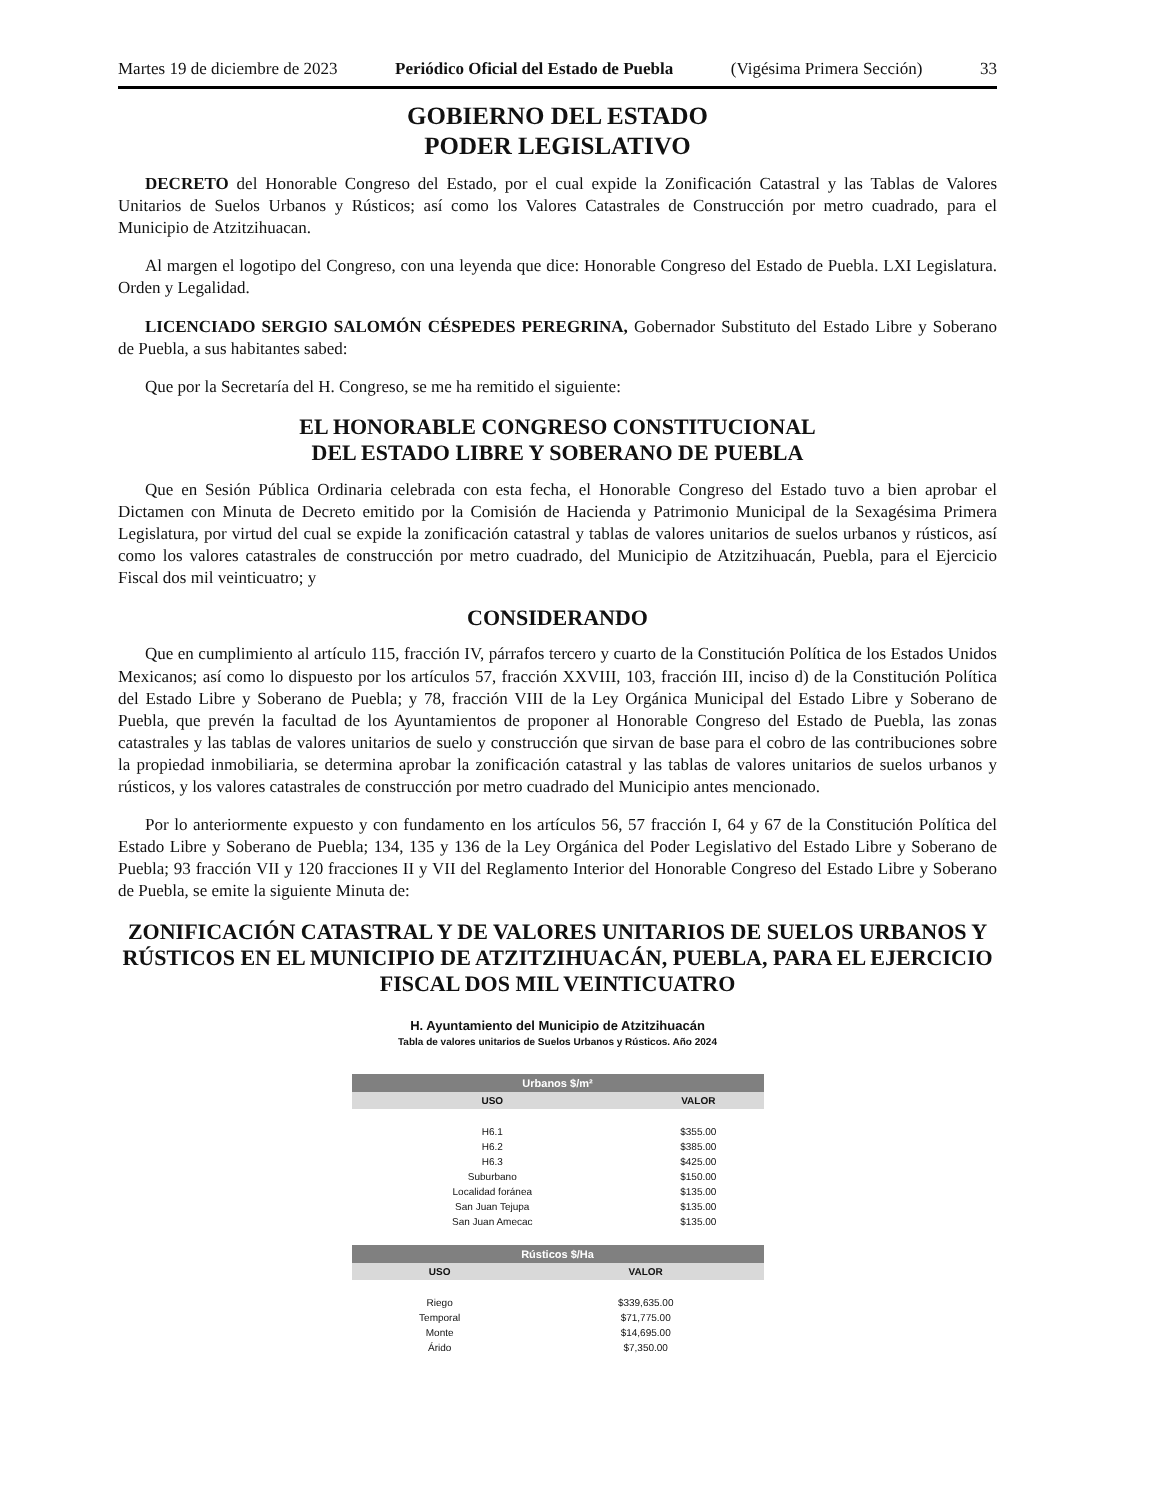Martes 19 de diciembre de 2023 Periódico Oficial del Estado de Puebla (Vigésima Primera Sección) 33
GOBIERNO DEL ESTADO
PODER LEGISLATIVO
DECRETO del Honorable Congreso del Estado, por el cual expide la Zonificación Catastral y las Tablas de Valores Unitarios de Suelos Urbanos y Rústicos; así como los Valores Catastrales de Construcción por metro cuadrado, para el Municipio de Atzitzihuacan.
Al margen el logotipo del Congreso, con una leyenda que dice: Honorable Congreso del Estado de Puebla. LXI Legislatura. Orden y Legalidad.
LICENCIADO SERGIO SALOMÓN CÉSPEDES PEREGRINA, Gobernador Substituto del Estado Libre y Soberano de Puebla, a sus habitantes sabed:
Que por la Secretaría del H. Congreso, se me ha remitido el siguiente:
EL HONORABLE CONGRESO CONSTITUCIONAL
DEL ESTADO LIBRE Y SOBERANO DE PUEBLA
Que en Sesión Pública Ordinaria celebrada con esta fecha, el Honorable Congreso del Estado tuvo a bien aprobar el Dictamen con Minuta de Decreto emitido por la Comisión de Hacienda y Patrimonio Municipal de la Sexagésima Primera Legislatura, por virtud del cual se expide la zonificación catastral y tablas de valores unitarios de suelos urbanos y rústicos, así como los valores catastrales de construcción por metro cuadrado, del Municipio de Atzitzihuacán, Puebla, para el Ejercicio Fiscal dos mil veinticuatro; y
CONSIDERANDO
Que en cumplimiento al artículo 115, fracción IV, párrafos tercero y cuarto de la Constitución Política de los Estados Unidos Mexicanos; así como lo dispuesto por los artículos 57, fracción XXVIII, 103, fracción III, inciso d) de la Constitución Política del Estado Libre y Soberano de Puebla; y 78, fracción VIII de la Ley Orgánica Municipal del Estado Libre y Soberano de Puebla, que prevén la facultad de los Ayuntamientos de proponer al Honorable Congreso del Estado de Puebla, las zonas catastrales y las tablas de valores unitarios de suelo y construcción que sirvan de base para el cobro de las contribuciones sobre la propiedad inmobiliaria, se determina aprobar la zonificación catastral y las tablas de valores unitarios de suelos urbanos y rústicos, y los valores catastrales de construcción por metro cuadrado del Municipio antes mencionado.
Por lo anteriormente expuesto y con fundamento en los artículos 56, 57 fracción I, 64 y 67 de la Constitución Política del Estado Libre y Soberano de Puebla; 134, 135 y 136 de la Ley Orgánica del Poder Legislativo del Estado Libre y Soberano de Puebla; 93 fracción VII y 120 fracciones II y VII del Reglamento Interior del Honorable Congreso del Estado Libre y Soberano de Puebla, se emite la siguiente Minuta de:
ZONIFICACIÓN CATASTRAL Y DE VALORES UNITARIOS DE SUELOS URBANOS Y RÚSTICOS EN EL MUNICIPIO DE ATZITZIHUACÁN, PUEBLA, PARA EL EJERCICIO FISCAL DOS MIL VEINTICUATRO
H. Ayuntamiento del Municipio de Atzitzihuacán
Tabla de valores unitarios de Suelos Urbanos y Rústicos. Año 2024
| Urbanos $/m² | |
| --- | --- |
| USO | VALOR |
| H6.1 | $355.00 |
| H6.2 | $385.00 |
| H6.3 | $425.00 |
| Suburbano | $150.00 |
| Localidad foránea | $135.00 |
| San Juan Tejupa | $135.00 |
| San Juan Amecac | $135.00 |
| Rústicos $/Ha | |
| --- | --- |
| USO | VALOR |
| Riego | $339,635.00 |
| Temporal | $71,775.00 |
| Monte | $14,695.00 |
| Árido | $7,350.00 |